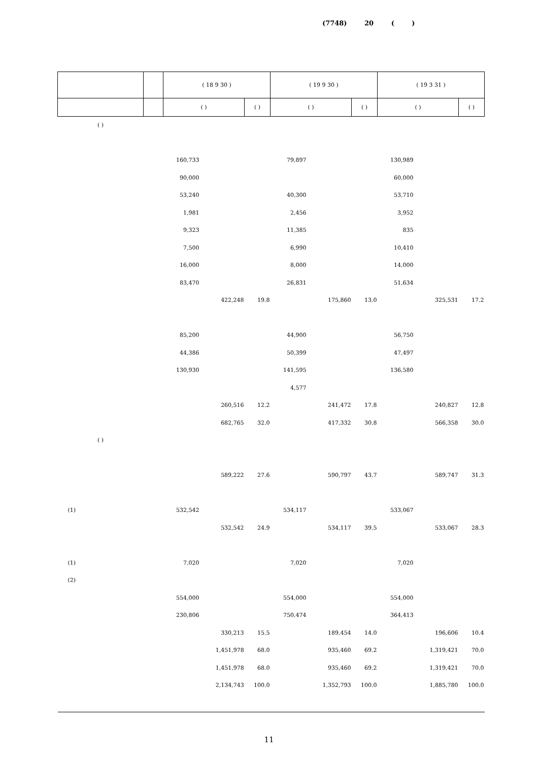(7748) 20 ( )
| | | ( 18 9 30 ) | | | ( 19 9 30 ) | | | ( 19 3 31 ) | | |
| --- | --- | --- | --- | --- | --- | --- | --- | --- | --- | --- |
| | | ( ) | | ( ) | ( ) | | ( ) | ( ) | | ( ) |
| ( ) | | | | | | | | | | |
| | | 160,733 | | | 79,897 | | | 130,989 | | |
| | | 90,000 | | | | | | 60,000 | | |
| | | 53,240 | | | 40,300 | | | 53,710 | | |
| | | 1,981 | | | 2,456 | | | 3,952 | | |
| | | 9,323 | | | 11,385 | | | 835 | | |
| | | 7,500 | | | 6,990 | | | 10,410 | | |
| | | 16,000 | | | 8,000 | | | 14,000 | | |
| | | 83,470 | | | 26,831 | | | 51,634 | | |
| | | | 422,248 | 19.8 | | 175,860 | 13.0 | | 325,531 | 17.2 |
| | | 85,200 | | | 44,900 | | | 56,750 | | |
| | | 44,386 | | | 50,399 | | | 47,497 | | |
| | | 130,930 | | | 141,595 | | | 136,580 | | |
| | | | | | 4,577 | | | | | |
| | | | 260,516 | 12.2 | | 241,472 | 17.8 | | 240,827 | 12.8 |
| | | | 682,765 | 32.0 | | 417,332 | 30.8 | | 566,358 | 30.0 |
| ( ) | | | | | | | | | | |
| | | | 589,222 | 27.6 | | 590,797 | 43.7 | | 589,747 | 31.3 |
| (1) | | 532,542 | | | 534,117 | | | 533,067 | | |
| | | | 532,542 | 24.9 | | 534,117 | 39.5 | | 533,067 | 28.3 |
| (1) | | 7,020 | | | 7,020 | | | 7,020 | | |
| (2) | | | | | | | | | | |
| | | 554,000 | | | 554,000 | | | 554,000 | | |
| | | 230,806 | | | 750,474 | | | 364,413 | | |
| | | | 330,213 | 15.5 | | 189,454 | 14.0 | | 196,606 | 10.4 |
| | | | 1,451,978 | 68.0 | | 935,460 | 69.2 | | 1,319,421 | 70.0 |
| | | | 1,451,978 | 68.0 | | 935,460 | 69.2 | | 1,319,421 | 70.0 |
| | | | 2,134,743 | 100.0 | | 1,352,793 | 100.0 | | 1,885,780 | 100.0 |
11